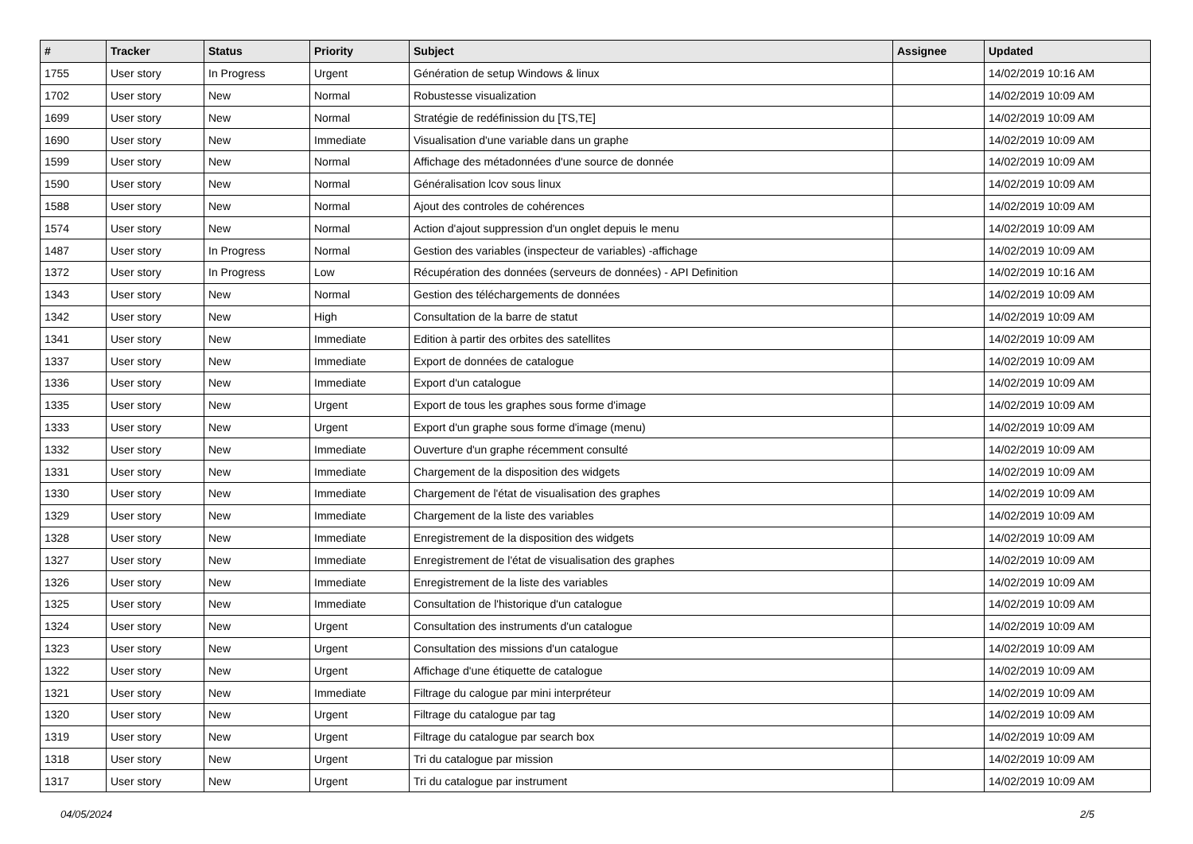| # | Tracker | Status | Priority | Subject | Assignee | Updated |
| --- | --- | --- | --- | --- | --- | --- |
| 1755 | User story | In Progress | Urgent | Génération de setup Windows & linux | | 14/02/2019 10:16 AM |
| 1702 | User story | New | Normal | Robustesse visualization | | 14/02/2019 10:09 AM |
| 1699 | User story | New | Normal | Stratégie de redéfinission du [TS,TE] | | 14/02/2019 10:09 AM |
| 1690 | User story | New | Immediate | Visualisation d'une variable dans un graphe | | 14/02/2019 10:09 AM |
| 1599 | User story | New | Normal | Affichage des métadonnées d'une source de donnée | | 14/02/2019 10:09 AM |
| 1590 | User story | New | Normal | Généralisation lcov sous linux | | 14/02/2019 10:09 AM |
| 1588 | User story | New | Normal | Ajout des controles de cohérences | | 14/02/2019 10:09 AM |
| 1574 | User story | New | Normal | Action d'ajout suppression d'un onglet depuis le menu | | 14/02/2019 10:09 AM |
| 1487 | User story | In Progress | Normal | Gestion des variables (inspecteur de variables) -affichage | | 14/02/2019 10:09 AM |
| 1372 | User story | In Progress | Low | Récupération des données (serveurs de données) - API Definition | | 14/02/2019 10:16 AM |
| 1343 | User story | New | Normal | Gestion des téléchargements de données | | 14/02/2019 10:09 AM |
| 1342 | User story | New | High | Consultation de la barre de statut | | 14/02/2019 10:09 AM |
| 1341 | User story | New | Immediate | Edition à partir des orbites des satellites | | 14/02/2019 10:09 AM |
| 1337 | User story | New | Immediate | Export de données de catalogue | | 14/02/2019 10:09 AM |
| 1336 | User story | New | Immediate | Export d'un catalogue | | 14/02/2019 10:09 AM |
| 1335 | User story | New | Urgent | Export de tous les graphes sous forme d'image | | 14/02/2019 10:09 AM |
| 1333 | User story | New | Urgent | Export d'un graphe sous forme d'image (menu) | | 14/02/2019 10:09 AM |
| 1332 | User story | New | Immediate | Ouverture d'un graphe récemment consulté | | 14/02/2019 10:09 AM |
| 1331 | User story | New | Immediate | Chargement de la disposition des widgets | | 14/02/2019 10:09 AM |
| 1330 | User story | New | Immediate | Chargement de l'état de visualisation des graphes | | 14/02/2019 10:09 AM |
| 1329 | User story | New | Immediate | Chargement de la liste des variables | | 14/02/2019 10:09 AM |
| 1328 | User story | New | Immediate | Enregistrement de la disposition des widgets | | 14/02/2019 10:09 AM |
| 1327 | User story | New | Immediate | Enregistrement de l'état de visualisation des graphes | | 14/02/2019 10:09 AM |
| 1326 | User story | New | Immediate | Enregistrement de la liste des variables | | 14/02/2019 10:09 AM |
| 1325 | User story | New | Immediate | Consultation de l'historique d'un catalogue | | 14/02/2019 10:09 AM |
| 1324 | User story | New | Urgent | Consultation des instruments d'un catalogue | | 14/02/2019 10:09 AM |
| 1323 | User story | New | Urgent | Consultation des missions d'un catalogue | | 14/02/2019 10:09 AM |
| 1322 | User story | New | Urgent | Affichage d'une étiquette de catalogue | | 14/02/2019 10:09 AM |
| 1321 | User story | New | Immediate | Filtrage du calogue par mini interpréteur | | 14/02/2019 10:09 AM |
| 1320 | User story | New | Urgent | Filtrage du catalogue par tag | | 14/02/2019 10:09 AM |
| 1319 | User story | New | Urgent | Filtrage du catalogue par search box | | 14/02/2019 10:09 AM |
| 1318 | User story | New | Urgent | Tri du catalogue par mission | | 14/02/2019 10:09 AM |
| 1317 | User story | New | Urgent | Tri du catalogue par instrument | | 14/02/2019 10:09 AM |
04/05/2024 2/5